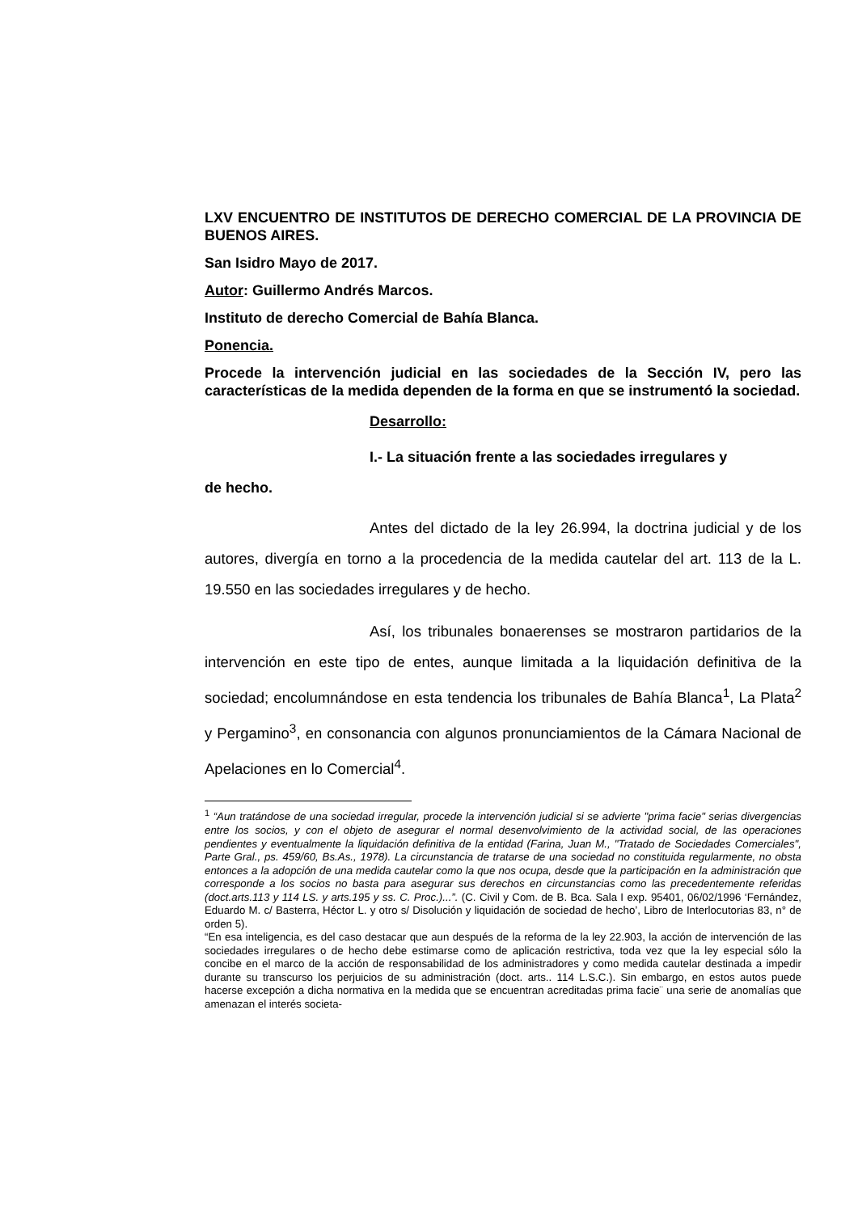LXV ENCUENTRO DE INSTITUTOS DE DERECHO COMERCIAL DE LA PROVINCIA DE BUENOS AIRES.
San Isidro Mayo de 2017.
Autor: Guillermo Andrés Marcos.
Instituto de derecho Comercial de Bahía Blanca.
Ponencia.
Procede la intervención judicial en las sociedades de la Sección IV, pero las características de la medida dependen de la forma en que se instrumentó la sociedad.
Desarrollo:
I.- La situación frente a las sociedades irregulares y
de hecho.
Antes del dictado de la ley 26.994, la doctrina judicial y de los autores, divergía en torno a la procedencia de la medida cautelar del art. 113 de la L. 19.550 en las sociedades irregulares y de hecho.
Así, los tribunales bonaerenses se mostraron partidarios de la intervención en este tipo de entes, aunque limitada a la liquidación definitiva de la sociedad; encolumnándose en esta tendencia los tribunales de Bahía Blanca<sup>1</sup>, La Plata<sup>2</sup> y Pergamino<sup>3</sup>, en consonancia con algunos pronunciamientos de la Cámara Nacional de Apelaciones en lo Comercial<sup>4</sup>.
<sup>1</sup> “Aun tratándose de una sociedad irregular, procede la intervención judicial si se advierte "prima facie" serias divergencias entre los socios, y con el objeto de asegurar el normal desenvolvimiento de la actividad social, de las operaciones pendientes y eventualmente la liquidación definitiva de la entidad (Farina, Juan M., "Tratado de Sociedades Comerciales", Parte Gral., ps. 459/60, Bs.As., 1978). La circunstancia de tratarse de una sociedad no constituida regularmente, no obsta entonces a la adopción de una medida cautelar como la que nos ocupa, desde que la participación en la administración que corresponde a los socios no basta para asegurar sus derechos en circunstancias como las precedentemente referidas (doct.arts.113 y 114 LS. y arts.195 y ss. C. Proc.)...”. (C. Civil y Com. de B. Bca. Sala I exp. 95401, 06/02/1996 ‘Fernández, Eduardo M. c/ Basterra, Héctor L. y otro s/ Disolución y liquidación de sociedad de hecho’, Libro de Interlocutorias 83, n° de orden 5).
“En esa inteligencia, es del caso destacar que aun después de la reforma de la ley 22.903, la acción de intervención de las sociedades irregulares o de hecho debe estimarse como de aplicación restrictiva, toda vez que la ley especial sólo la concibe en el marco de la acción de responsabilidad de los administradores y como medida cautelar destinada a impedir durante su transcurso los perjuicios de su administración (doct. arts.. 114 L.S.C.). Sin embargo, en estos autos puede hacerse excepción a dicha normativa en la medida que se encuentran acreditadas prima facie¨ una serie de anomalías que amenazan el interés societa-